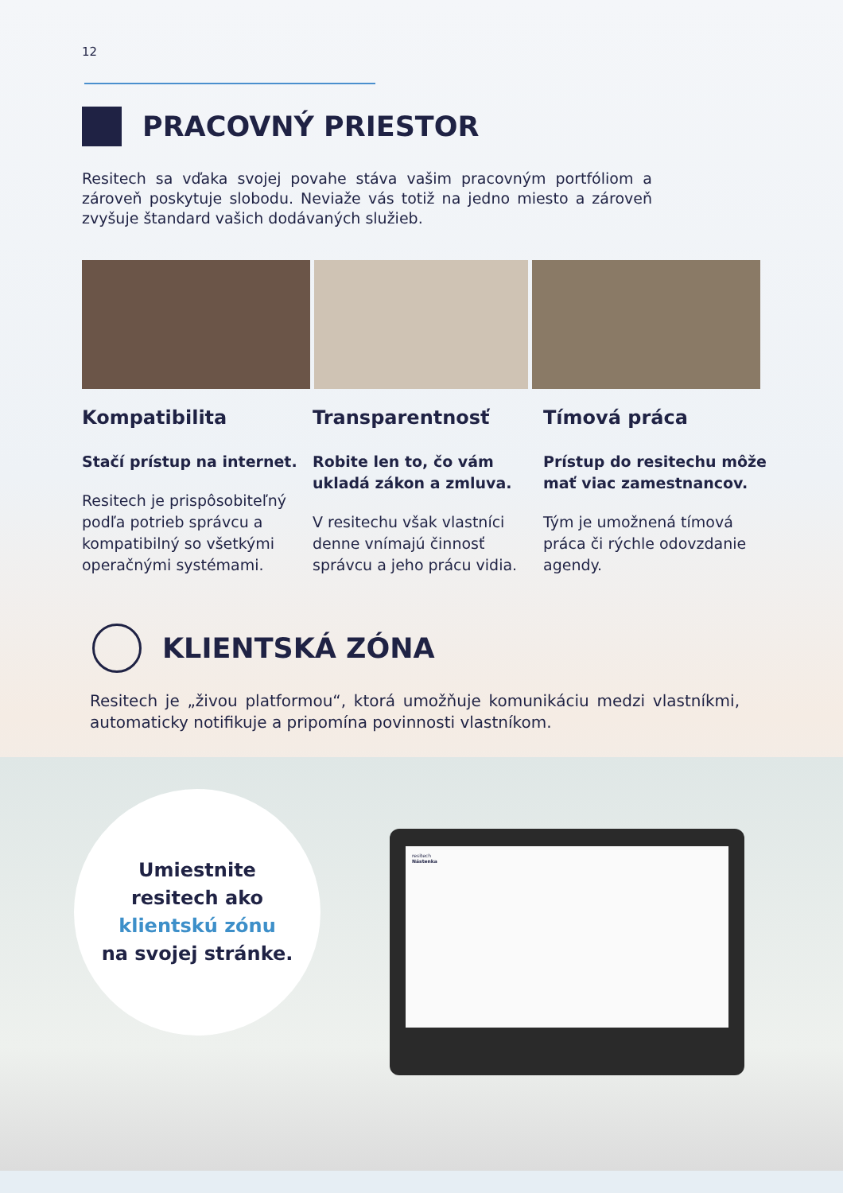12
PRACOVNÝ PRIESTOR
Resitech sa vďaka svojej povahe stáva vašim pracovným portfóliom a zároveň poskytuje slobodu. Neviaže vás totiž na jedno miesto a zároveň zvyšuje štandard vašich dodávaných služieb.
Kompatibilita
Stačí prístup na internet.
Resitech je prispôsobiteľný podľa potrieb správcu a kompatibilný so všetkými operačnými systémami.
Transparentnosť
Robite len to, čo vám ukladá zákon a zmluva.
V resitechu však vlastníci denne vnímajú činnosť správcu a jeho prácu vidia.
Tímová práca
Prístup do resitechu môže mať viac zamestnancov.
Tým je umožnená tímová práca či rýchle odovzdanie agendy.
KLIENTSKÁ ZÓNA
Resitech je „živou platformou“, ktorá umožňuje komunikáciu medzi vlastníkmi, automaticky notifikuje a pripomína povinnosti vlastníkom.
Umiestnite
resitech ako
klientskú zónu
na svojej stránke.
resitech
Nástenka